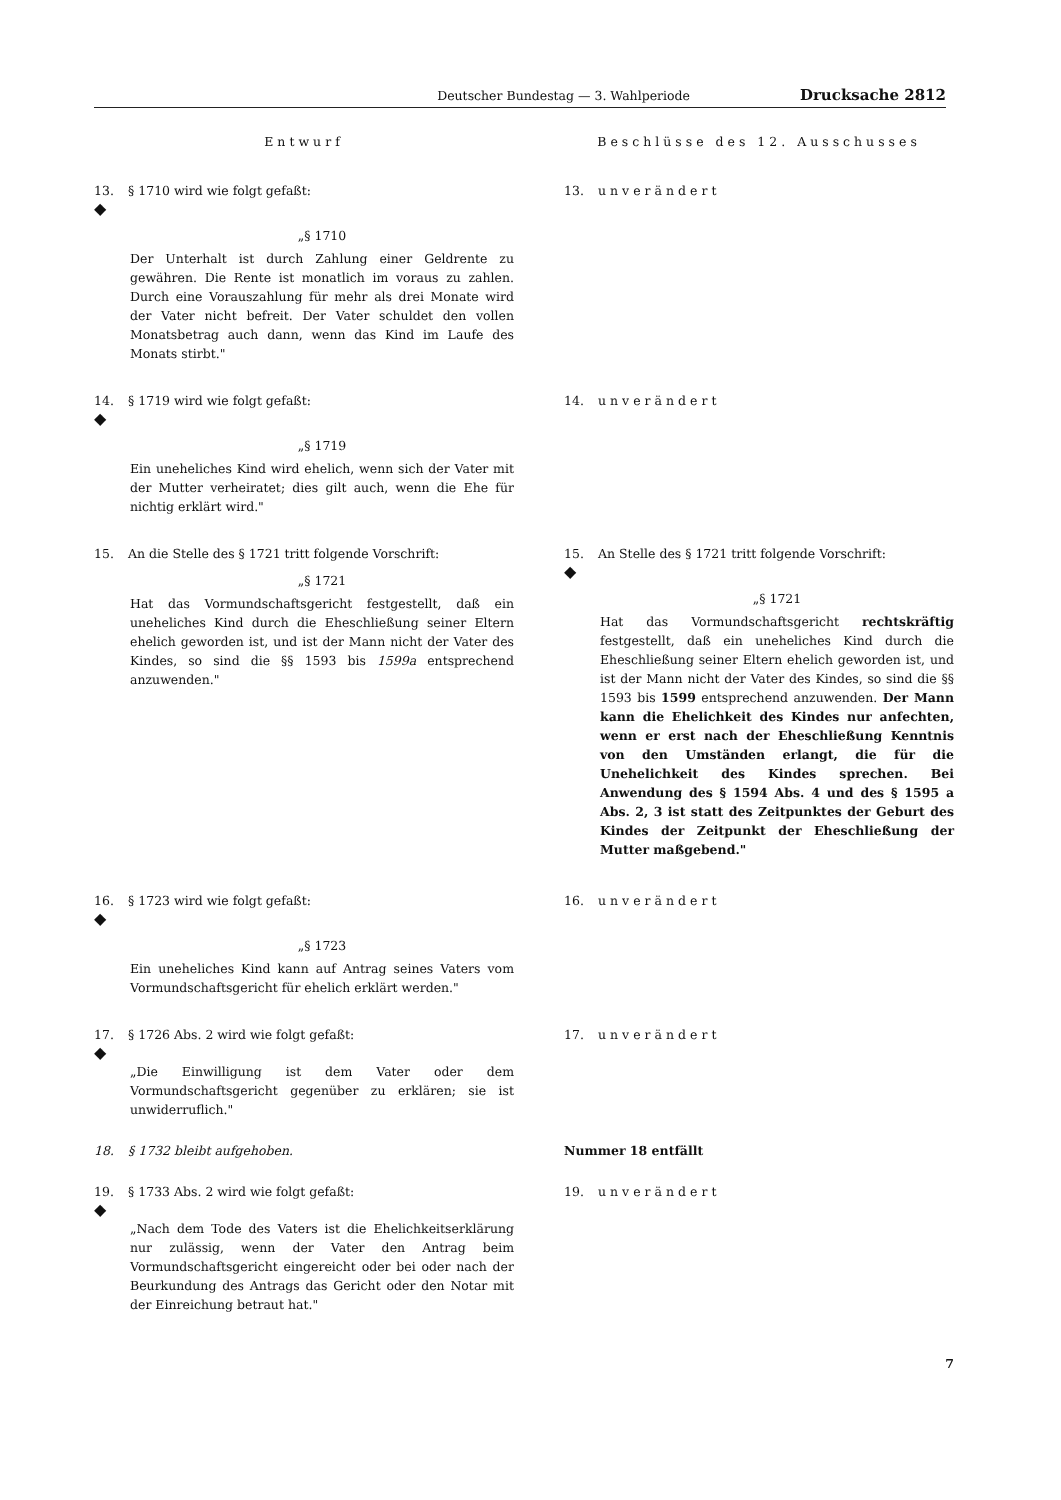Deutscher Bundestag — 3. Wahlperiode Drucksache 2812
Entwurf Beschlüsse des 12. Ausschusses
13. § 1710 wird wie folgt gefaßt:
◆
„§ 1710
Der Unterhalt ist durch Zahlung einer Geldrente zu gewähren. Die Rente ist monatlich im voraus zu zahlen. Durch eine Vorauszahlung für mehr als drei Monate wird der Vater nicht befreit. Der Vater schuldet den vollen Monatsbetrag auch dann, wenn das Kind im Laufe des Monats stirbt."
13. unverändert
14. § 1719 wird wie folgt gefaßt:
◆
„§ 1719
Ein uneheliches Kind wird ehelich, wenn sich der Vater mit der Mutter verheiratet; dies gilt auch, wenn die Ehe für nichtig erklärt wird."
14. unverändert
15. An die Stelle des § 1721 tritt folgende Vorschrift:
„§ 1721
Hat das Vormundschaftsgericht festgestellt, daß ein uneheliches Kind durch die Eheschließung seiner Eltern ehelich geworden ist, und ist der Mann nicht der Vater des Kindes, so sind die §§ 1593 bis 1599a entsprechend anzuwenden."
15. An Stelle des § 1721 tritt folgende Vorschrift:
◆
„§ 1721
Hat das Vormundschaftsgericht rechtskräftig festgestellt, daß ein uneheliches Kind durch die Eheschließung seiner Eltern ehelich geworden ist, und ist der Mann nicht der Vater des Kindes, so sind die §§ 1593 bis 1599 entsprechend anzuwenden. Der Mann kann die Ehelichkeit des Kindes nur anfechten, wenn er erst nach der Eheschließung Kenntnis von den Umständen erlangt, die für die Unehelichkeit des Kindes sprechen. Bei Anwendung des § 1594 Abs. 4 und des § 1595 a Abs. 2, 3 ist statt des Zeitpunktes der Geburt des Kindes der Zeitpunkt der Eheschließung der Mutter maßgebend."
16. § 1723 wird wie folgt gefaßt:
◆
„§ 1723
Ein uneheliches Kind kann auf Antrag seines Vaters vom Vormundschaftsgericht für ehelich erklärt werden."
16. unverändert
17. § 1726 Abs. 2 wird wie folgt gefaßt:
◆
„Die Einwilligung ist dem Vater oder dem Vormundschaftsgericht gegenüber zu erklären; sie ist unwiderruflich."
17. unverändert
18. § 1732 bleibt aufgehoben. Nummer 18 entfällt
19. § 1733 Abs. 2 wird wie folgt gefaßt:
◆
„Nach dem Tode des Vaters ist die Ehelichkeitserklärung nur zulässig, wenn der Vater den Antrag beim Vormundschaftsgericht eingereicht oder bei oder nach der Beurkundung des Antrags das Gericht oder den Notar mit der Einreichung betraut hat."
19. unverändert
7